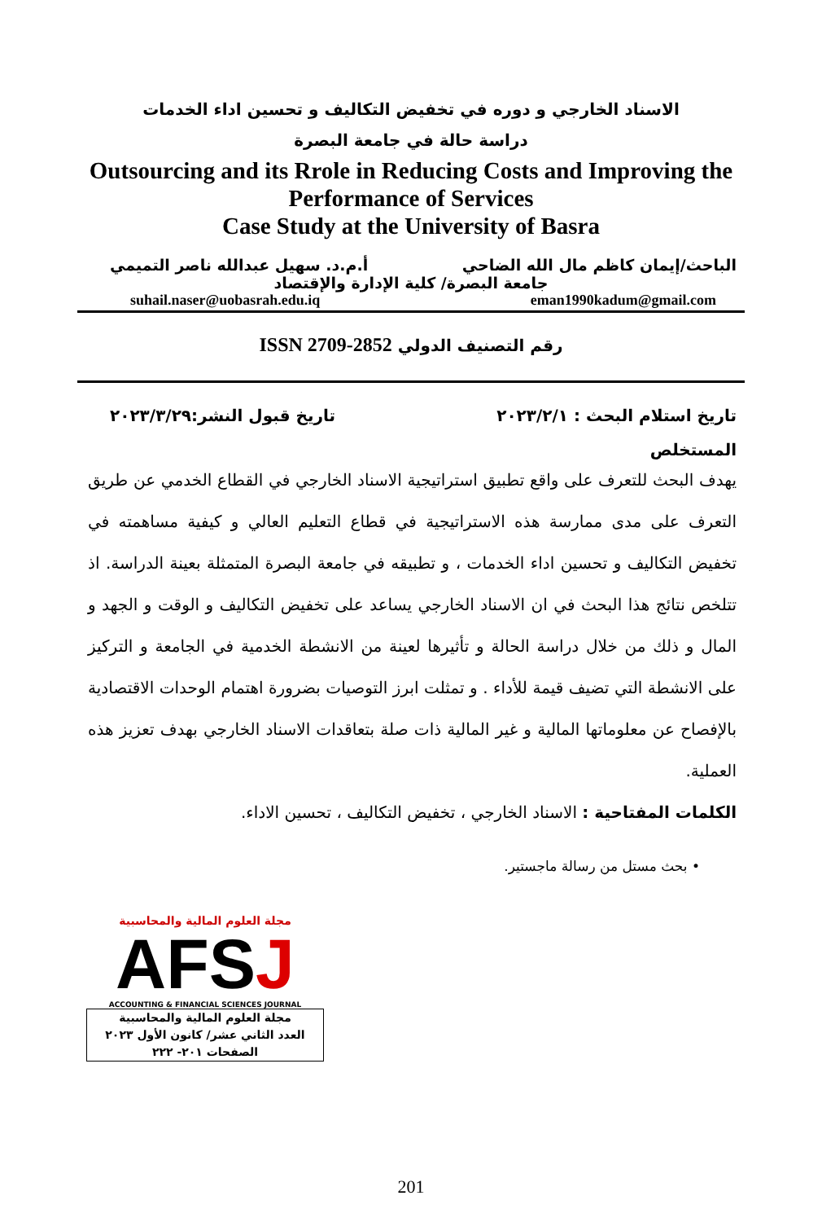الاسناد الخارجي و دوره في تخفيض التكاليف و تحسين اداء الخدمات
دراسة حالة في جامعة البصرة
Outsourcing and its Rrole in Reducing Costs and Improving the Performance of Services
Case Study at the University of Basra
الباحث/إيمان كاظم مال الله الضاحي أ.م.د. سهيل عبدالله ناصر التميمي
جامعة البصرة/ كلية الإدارة والإقتصاد
suhail.naser@uobasrah.edu.iq eman1990kadum@gmail.com
رقم التصنيف الدولي ISSN 2709-2852
تاريخ استلام البحث : ٢٠٢٣/٢/١ تاريخ قبول النشر:٢٠٢٣/٣/٢٩
المستخلص
يهدف البحث للتعرف على واقع تطبيق استراتيجية الاسناد الخارجي في القطاع الخدمي عن طريق التعرف على مدى ممارسة هذه الاستراتيجية في قطاع التعليم العالي و كيفية مساهمته في تخفيض التكاليف و تحسين اداء الخدمات ، و تطبيقه في جامعة البصرة المتمثلة بعينة الدراسة. اذ تتلخص نتائج هذا البحث في ان الاسناد الخارجي يساعد على تخفيض التكاليف و الوقت و الجهد و المال و ذلك من خلال دراسة الحالة و تأثيرها لعينة من الانشطة الخدمية في الجامعة و التركيز على الانشطة التي تضيف قيمة للأداء . و تمثلت ابرز التوصيات بضرورة اهتمام الوحدات الاقتصادية بالإفصاح عن معلوماتها المالية و غير المالية ذات صلة بتعاقدات الاسناد الخارجي بهدف تعزيز هذه العملية.
الكلمات المفتاحية : الاسناد الخارجي ، تخفيض التكاليف ، تحسين الاداء.
• بحث مستل من رسالة ماجستير.
مجلة العلوم المالية والمحاسبية
AFSJ
ACCOUNTING & FINANCIAL SCIENCES JOURNAL
مجلة العلوم المالية والمحاسبية
العدد الثاني عشر/ كانون الأول ٢٠٢٣
الصفحات ٢٠١- ٢٢٢
201